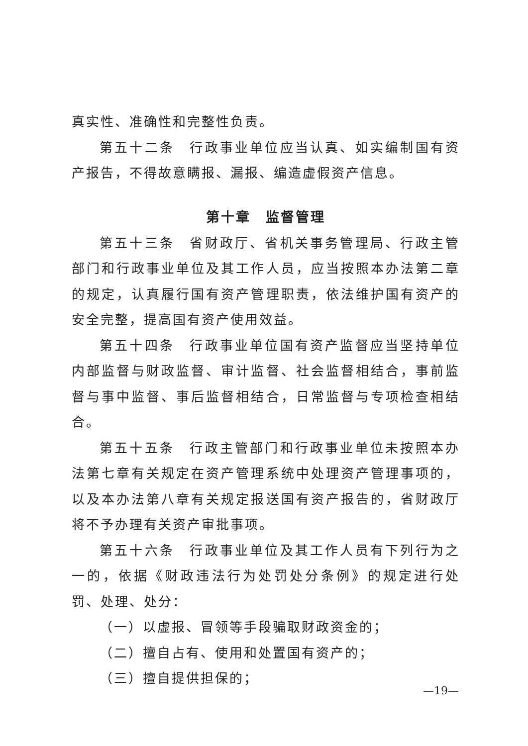真实性、准确性和完整性负责。
第五十二条　行政事业单位应当认真、如实编制国有资产报告，不得故意瞒报、漏报、编造虚假资产信息。
第十章　监督管理
第五十三条　省财政厅、省机关事务管理局、行政主管部门和行政事业单位及其工作人员，应当按照本办法第二章的规定，认真履行国有资产管理职责，依法维护国有资产的安全完整，提高国有资产使用效益。
第五十四条　行政事业单位国有资产监督应当坚持单位内部监督与财政监督、审计监督、社会监督相结合，事前监督与事中监督、事后监督相结合，日常监督与专项检查相结合。
第五十五条　行政主管部门和行政事业单位未按照本办法第七章有关规定在资产管理系统中处理资产管理事项的，以及本办法第八章有关规定报送国有资产报告的，省财政厅将不予办理有关资产审批事项。
第五十六条　行政事业单位及其工作人员有下列行为之一的，依据《财政违法行为处罚处分条例》的规定进行处罚、处理、处分：
（一）以虚报、冒领等手段骗取财政资金的；
（二）擅自占有、使用和处置国有资产的；
（三）擅自提供担保的；
—19—